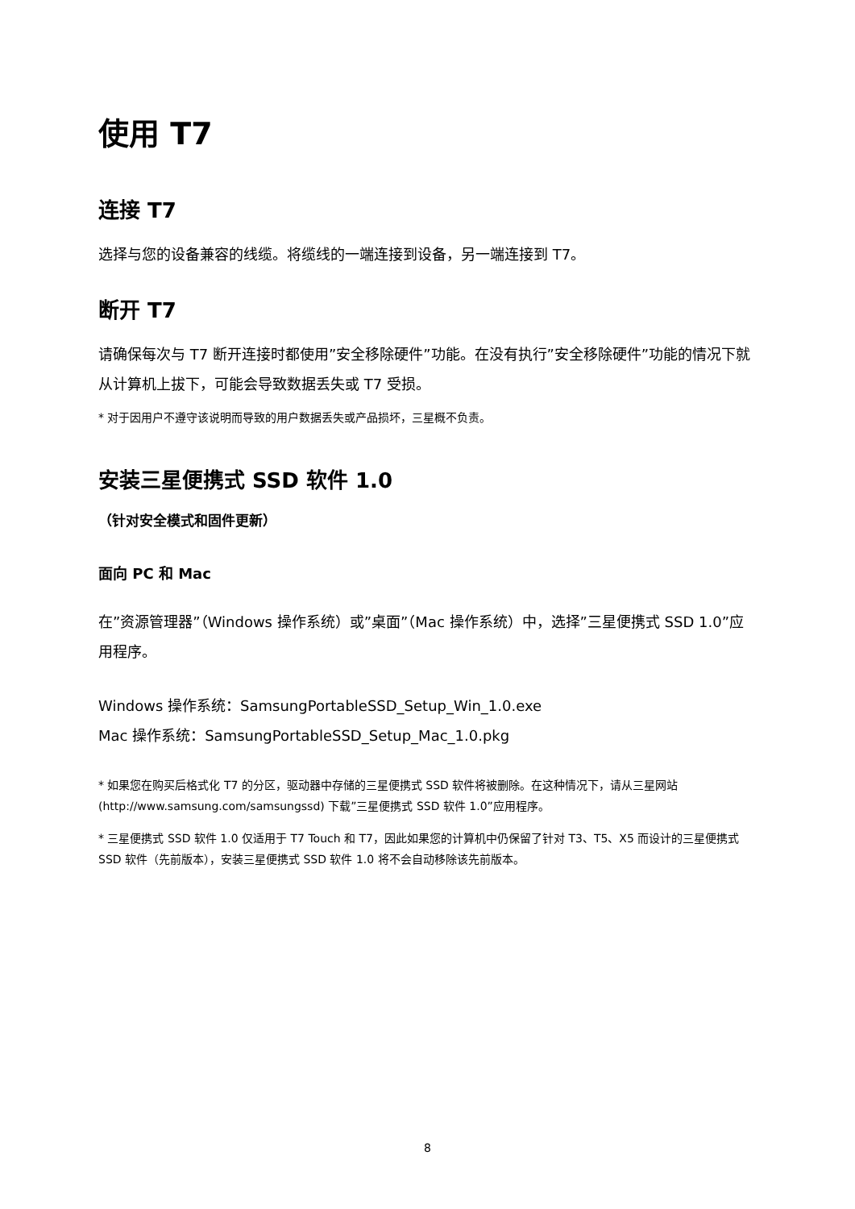使用 T7
连接 T7
选择与您的设备兼容的线缆。将缆线的一端连接到设备，另一端连接到 T7。
断开 T7
请确保每次与 T7 断开连接时都使用”安全移除硬件”功能。在没有执行”安全移除硬件”功能的情况下就从计算机上拔下，可能会导致数据丢失或 T7 受损。
* 对于因用户不遵守该说明而导致的用户数据丢失或产品损坏，三星概不负责。
安装三星便携式 SSD 软件 1.0
（针对安全模式和固件更新）
面向 PC 和 Mac
在”资源管理器”（Windows 操作系统）或”桌面”（Mac 操作系统）中，选择”三星便携式 SSD 1.0”应用程序。
Windows 操作系统：SamsungPortableSSD_Setup_Win_1.0.exe
Mac 操作系统：SamsungPortableSSD_Setup_Mac_1.0.pkg
* 如果您在购买后格式化 T7 的分区，驱动器中存储的三星便携式 SSD 软件将被删除。在这种情况下，请从三星网站 (http://www.samsung.com/samsungssd) 下载”三星便携式 SSD 软件 1.0”应用程序。
* 三星便携式 SSD 软件 1.0 仅适用于 T7 Touch 和 T7，因此如果您的计算机中仍保留了针对 T3、T5、X5 而设计的三星便携式 SSD 软件（先前版本），安装三星便携式 SSD 软件 1.0 将不会自动移除该先前版本。
8